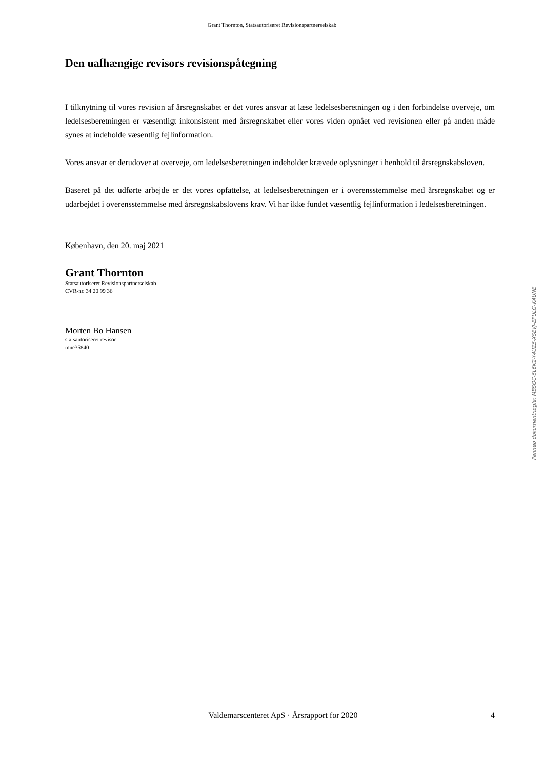Grant Thornton, Statsautoriseret Revisionspartnerselskab
Den uafhængige revisors revisionspåtegning
I tilknytning til vores revision af årsregnskabet er det vores ansvar at læse ledelsesberetningen og i den forbindelse overveje, om ledelsesberetningen er væsentligt inkonsistent med årsregnskabet eller vores viden opnået ved revisionen eller på anden måde synes at indeholde væsentlig fejlinformation.
Vores ansvar er derudover at overveje, om ledelsesberetningen indeholder krævede oplysninger i henhold til årsregnskabsloven.
Baseret på det udførte arbejde er det vores opfattelse, at ledelsesberetningen er i overensstemmelse med årsregnskabet og er udarbejdet i overensstemmelse med årsregnskabslovens krav. Vi har ikke fundet væsentlig fejlinformation i ledelsesberetningen.
København, den 20. maj 2021
Grant Thornton
Statsautoriseret Revisionspartnerselskab
CVR-nr. 34 20 99 36
Morten Bo Hansen
statsautoriseret revisor
mne35840
Penneo dokumentnøgle: MBSOC-5L6K2-Y4UZ5-XSEVJ-EPULG-KAUNE
Valdemarscenteret ApS · Årsrapport for 2020 4